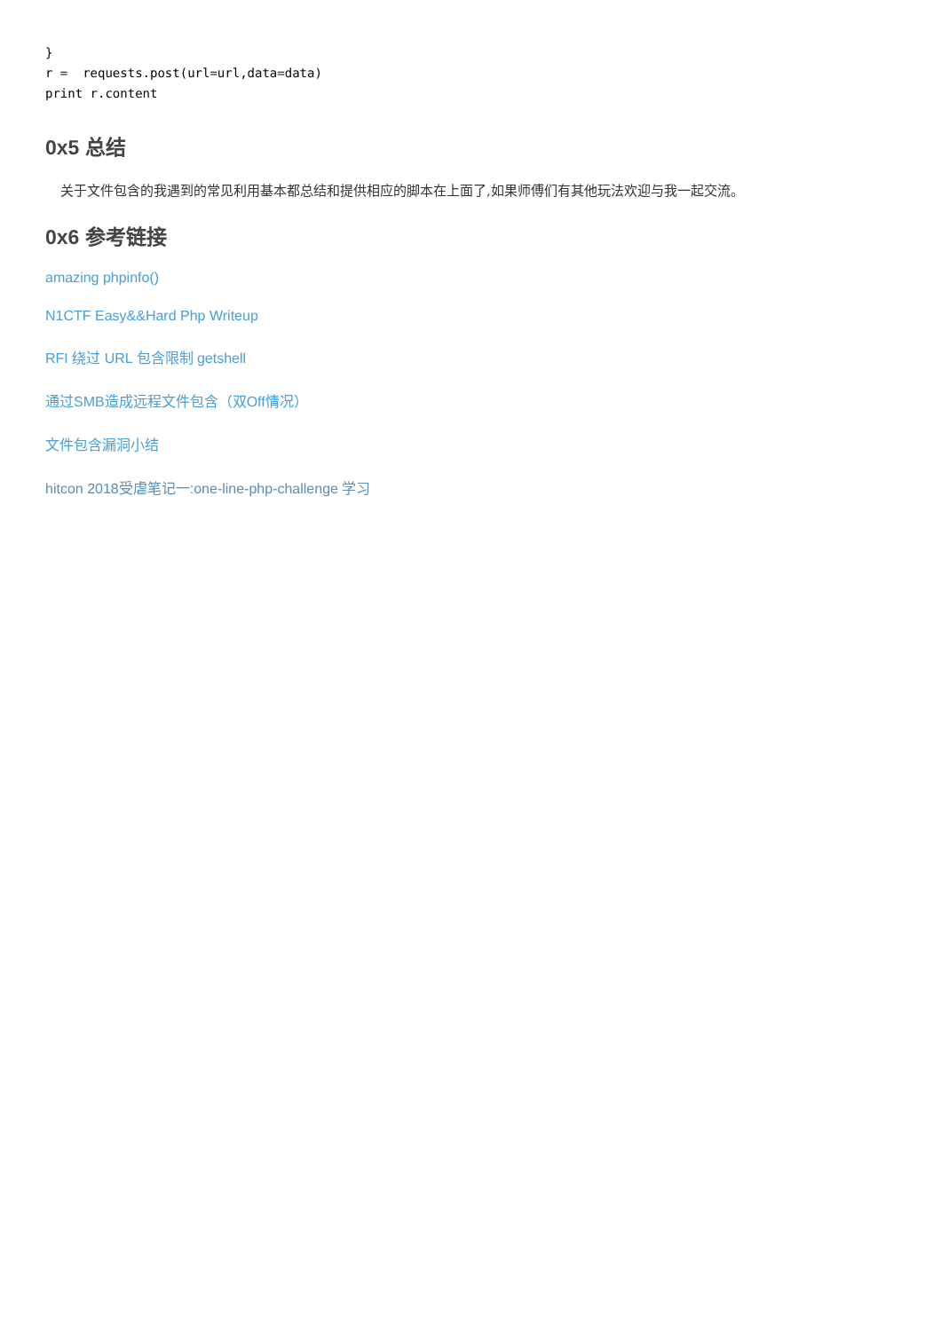}
r =  requests.post(url=url,data=data)
print r.content
0x5 总结
关于文件包含的我遇到的常见利用基本都总结和提供相应的脚本在上面了,如果师傅们有其他玩法欢迎与我一起交流。
0x6 参考链接
amazing phpinfo()
N1CTF Easy&&Hard Php Writeup
RFI 绕过 URL 包含限制 getshell
通过SMB造成远程文件包含（双Off情况）
文件包含漏洞小结
hitcon 2018受虐笔记一:one-line-php-challenge 学习